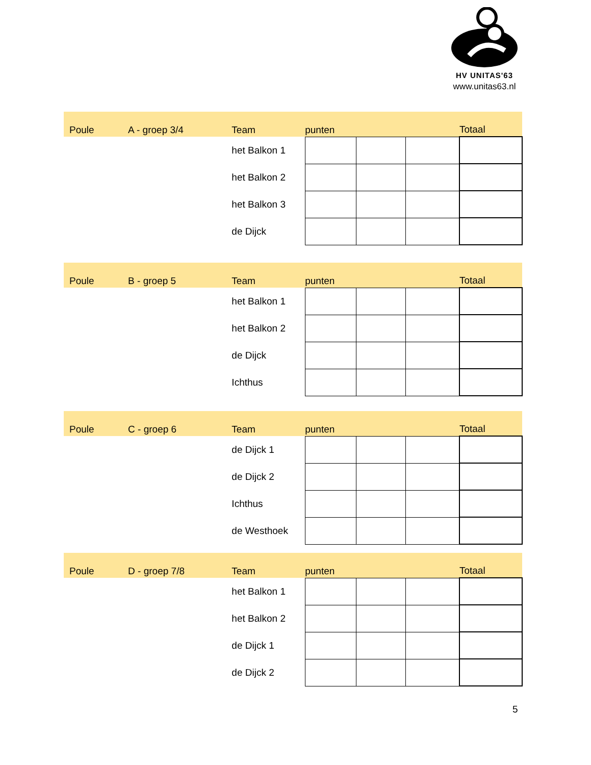HV UNITAS'63
www.unitas63.nl
| Poule | A - groep 3/4 | Team | punten | | | Totaal |
| | | het Balkon 1 | | | | |
| | | het Balkon 2 | | | | |
| | | het Balkon 3 | | | | |
| | | de Dijck | | | | |
| Poule | B - groep 5 | Team | punten | | | Totaal |
| | | het Balkon 1 | | | | |
| | | het Balkon 2 | | | | |
| | | de Dijck | | | | |
| | | Ichthus | | | | |
| Poule | C - groep 6 | Team | punten | | | Totaal |
| | | de Dijck 1 | | | | |
| | | de Dijck 2 | | | | |
| | | Ichthus | | | | |
| | | de Westhoek | | | | |
| Poule | D - groep 7/8 | Team | punten | | | Totaal |
| | | het Balkon 1 | | | | |
| | | het Balkon 2 | | | | |
| | | de Dijck 1 | | | | |
| | | de Dijck 2 | | | | |
5